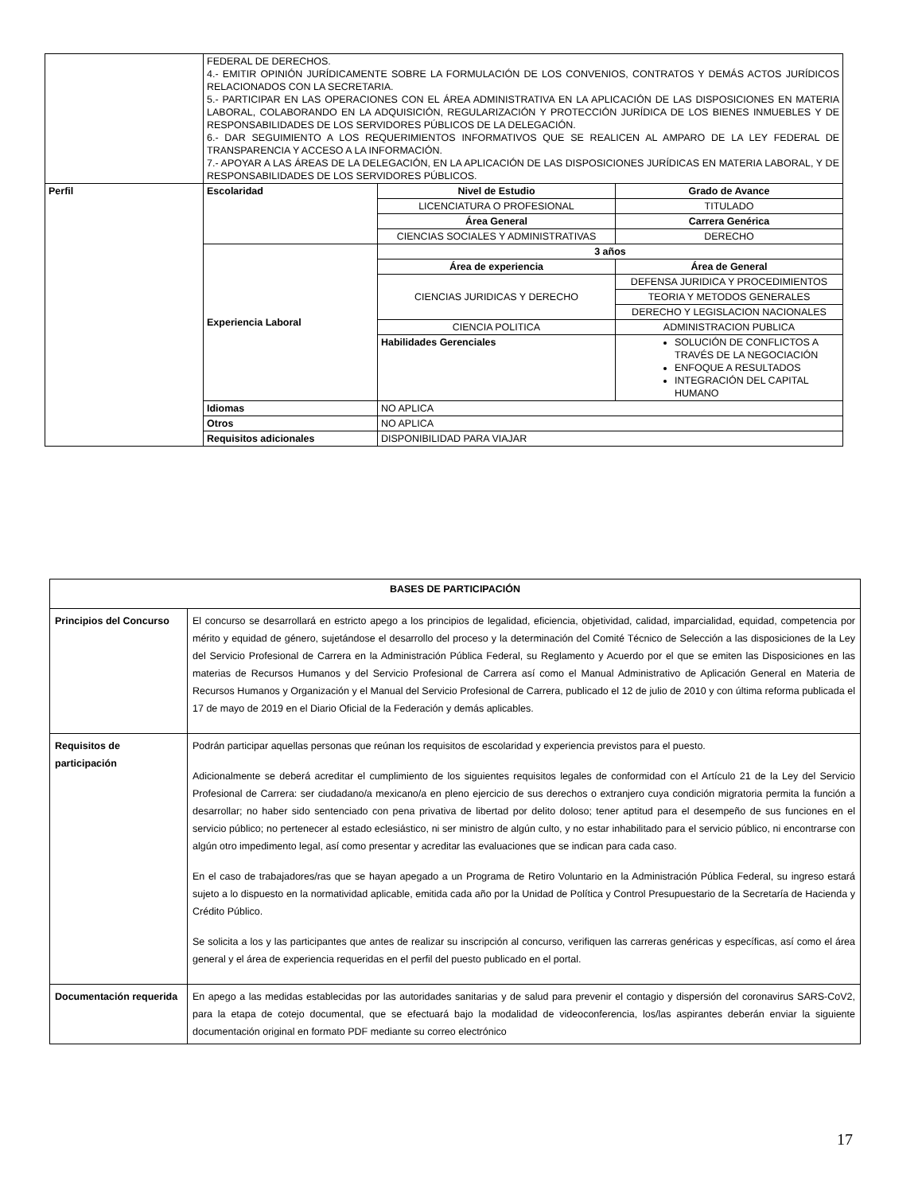| | FEDERAL DE DERECHOS. 4.- EMITIR OPINIÓN JURÍDICAMENTE SOBRE LA FORMULACIÓN DE LOS CONVENIOS, CONTRATOS Y DEMÁS ACTOS JURÍDICOS RELACIONADOS CON LA SECRETARIA. 5.- PARTICIPAR EN LAS OPERACIONES CON EL ÁREA ADMINISTRATIVA EN LA APLICACIÓN DE LAS DISPOSICIONES EN MATERIA LABORAL, COLABORANDO EN LA ADQUISICIÓN, REGULARIZACIÓN Y PROTECCIÓN JURÍDICA DE LOS BIENES INMUEBLES Y DE RESPONSABILIDADES DE LOS SERVIDORES PÚBLICOS DE LA DELEGACIÓN. 6.- DAR SEGUIMIENTO A LOS REQUERIMIENTOS INFORMATIVOS QUE SE REALICEN AL AMPARO DE LA LEY FEDERAL DE TRANSPARENCIA Y ACCESO A LA INFORMACIÓN. 7.- APOYAR A LAS ÁREAS DE LA DELEGACIÓN, EN LA APLICACIÓN DE LAS DISPOSICIONES JURÍDICAS EN MATERIA LABORAL, Y DE RESPONSABILIDADES DE LOS SERVIDORES PÚBLICOS. | | |
| Perfil | Escolaridad | Nivel de Estudio | Grado de Avance |
| | | LICENCIATURA O PROFESIONAL | TITULADO |
| | | Área General | Carrera Genérica |
| | | CIENCIAS SOCIALES Y ADMINISTRATIVAS | DERECHO |
| | Experiencia Laboral | 3 años | |
| | | Área de experiencia | Área de General |
| | | CIENCIAS JURIDICAS Y DERECHO | DEFENSA JURIDICA Y PROCEDIMIENTOS |
| | | | TEORIA Y METODOS GENERALES |
| | | | DERECHO Y LEGISLACION NACIONALES |
| | | CIENCIA POLITICA | ADMINISTRACION PUBLICA |
| | | Habilidades Gerenciales | SOLUCIÓN DE CONFLICTOS A TRAVÉS DE LA NEGOCIACIÓN ENFOQUE A RESULTADOS INTEGRACIÓN DEL CAPITAL HUMANO |
| | Idiomas | NO APLICA | |
| | Otros | NO APLICA | |
| | Requisitos adicionales | DISPONIBILIDAD PARA VIAJAR | |
| BASES DE PARTICIPACIÓN | |
| --- | --- |
| Principios del Concurso | El concurso se desarrollará en estricto apego a los principios de legalidad, eficiencia, objetividad, calidad, imparcialidad, equidad, competencia por mérito y equidad de género, sujetándose el desarrollo del proceso y la determinación del Comité Técnico de Selección a las disposiciones de la Ley del Servicio Profesional de Carrera en la Administración Pública Federal, su Reglamento y Acuerdo por el que se emiten las Disposiciones en las materias de Recursos Humanos y del Servicio Profesional de Carrera así como el Manual Administrativo de Aplicación General en Materia de Recursos Humanos y Organización y el Manual del Servicio Profesional de Carrera, publicado el 12 de julio de 2010 y con última reforma publicada el 17 de mayo de 2019 en el Diario Oficial de la Federación y demás aplicables. |
| Requisitos de participación | Podrán participar aquellas personas que reúnan los requisitos de escolaridad y experiencia previstos para el puesto. Adicionalmente se deberá acreditar el cumplimiento de los siguientes requisitos legales de conformidad con el Artículo 21 de la Ley del Servicio Profesional de Carrera: ser ciudadano/a mexicano/a en pleno ejercicio de sus derechos o extranjero cuya condición migratoria permita la función a desarrollar; no haber sido sentenciado con pena privativa de libertad por delito doloso; tener aptitud para el desempeño de sus funciones en el servicio público; no pertenecer al estado eclesiástico, ni ser ministro de algún culto, y no estar inhabilitado para el servicio público, ni encontrarse con algún otro impedimento legal, así como presentar y acreditar las evaluaciones que se indican para cada caso. En el caso de trabajadores/ras que se hayan apegado a un Programa de Retiro Voluntario en la Administración Pública Federal, su ingreso estará sujeto a lo dispuesto en la normatividad aplicable, emitida cada año por la Unidad de Política y Control Presupuestario de la Secretaría de Hacienda y Crédito Público. Se solicita a los y las participantes que antes de realizar su inscripción al concurso, verifiquen las carreras genéricas y específicas, así como el área general y el área de experiencia requeridas en el perfil del puesto publicado en el portal. |
| Documentación requerida | En apego a las medidas establecidas por las autoridades sanitarias y de salud para prevenir el contagio y dispersión del coronavirus SARS-CoV2, para la etapa de cotejo documental, que se efectuará bajo la modalidad de videoconferencia, los/las aspirantes deberán enviar la siguiente documentación original en formato PDF mediante su correo electrónico |
17